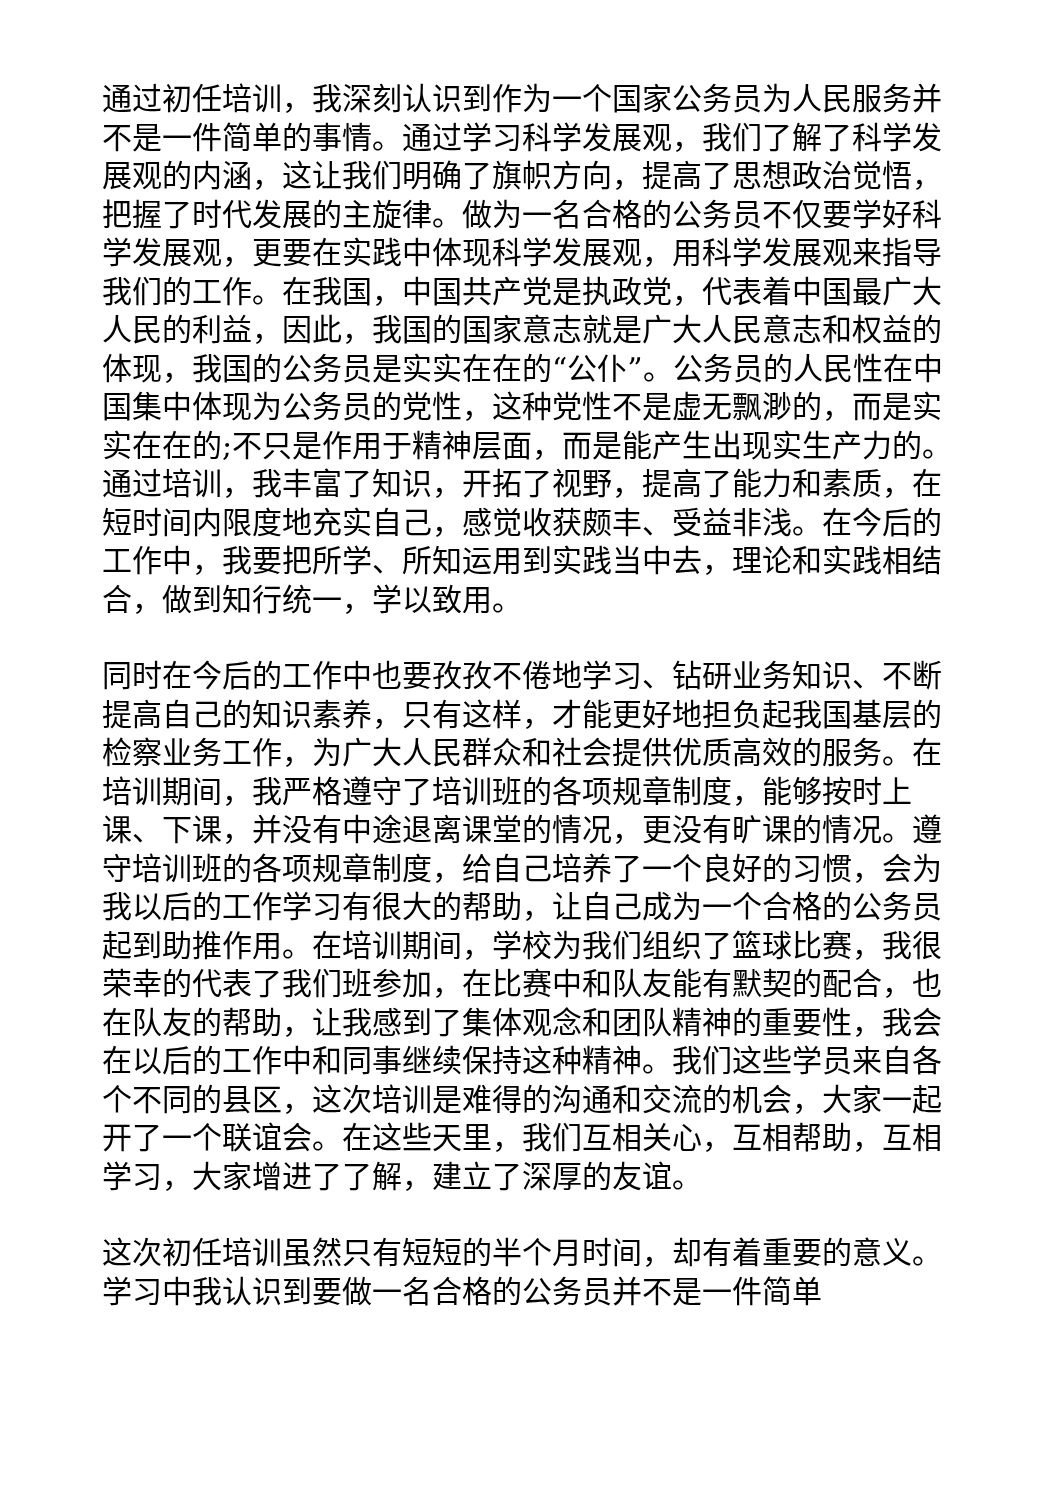通过初任培训，我深刻认识到作为一个国家公务员为人民服务并不是一件简单的事情。通过学习科学发展观，我们了解了科学发展观的内涵，这让我们明确了旗帜方向，提高了思想政治觉悟，把握了时代发展的主旋律。做为一名合格的公务员不仅要学好科学发展观，更要在实践中体现科学发展观，用科学发展观来指导我们的工作。在我国，中国共产党是执政党，代表着中国最广大人民的利益，因此，我国的国家意志就是广大人民意志和权益的体现，我国的公务员是实实在在的“公仆”。公务员的人民性在中国集中体现为公务员的党性，这种党性不是虚无飘渺的，而是实实在在的;不只是作用于精神层面，而是能产生出现实生产力的。通过培训，我丰富了知识，开拓了视野，提高了能力和素质，在短时间内限度地充实自己，感觉收获颇丰、受益非浅。在今后的工作中，我要把所学、所知运用到实践当中去，理论和实践相结合，做到知行统一，学以致用。
同时在今后的工作中也要孜孜不倦地学习、钻研业务知识、不断提高自己的知识素养，只有这样，才能更好地担负起我国基层的检察业务工作，为广大人民群众和社会提供优质高效的服务。在培训期间，我严格遵守了培训班的各项规章制度，能够按时上课、下课，并没有中途退离课堂的情况，更没有旷课的情况。遵守培训班的各项规章制度，给自己培养了一个良好的习惯，会为我以后的工作学习有很大的帮助，让自己成为一个合格的公务员起到助推作用。在培训期间，学校为我们组织了篮球比赛，我很荣幸的代表了我们班参加，在比赛中和队友能有默契的配合，也在队友的帮助，让我感到了集体观念和团队精神的重要性，我会在以后的工作中和同事继续保持这种精神。我们这些学员来自各个不同的县区，这次培训是难得的沟通和交流的机会，大家一起开了一个联谊会。在这些天里，我们互相关心，互相帮助，互相学习，大家增进了了解，建立了深厚的友谊。
这次初任培训虽然只有短短的半个月时间，却有着重要的意义。学习中我认识到要做一名合格的公务员并不是一件简单